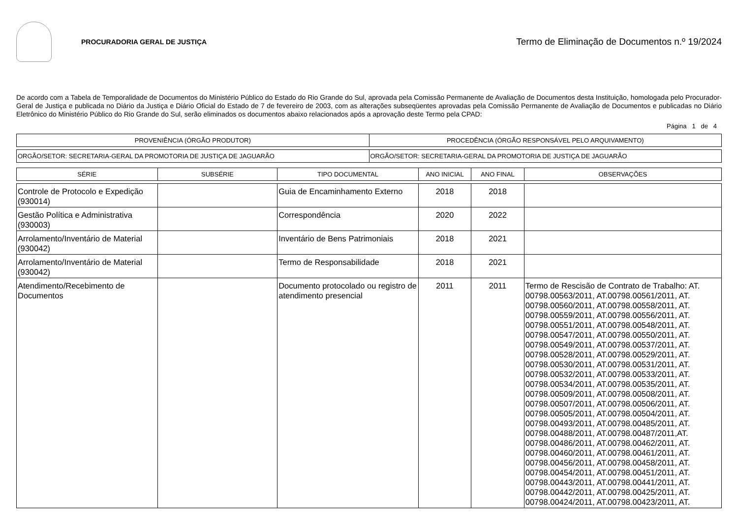PROCURADORIA GERAL DE JUSTIÇA
Termo de Eliminação de Documentos n.º 19/2024
De acordo com a Tabela de Temporalidade de Documentos do Ministério Público do Estado do Rio Grande do Sul, aprovada pela Comissão Permanente de Avaliação de Documentos desta Instituição, homologada pelo Procurador-Geral de Justiça e publicada no Diário da Justiça e Diário Oficial do Estado de 7 de fevereiro de 2003, com as alterações subseqüentes aprovadas pela Comissão Permanente de Avaliação de Documentos e publicadas no Diário Eletrônico do Ministério Público do Rio Grande do Sul, serão eliminados os documentos abaixo relacionados após a aprovação deste Termo pela CPAD:
Página 1 de 4
| PROVENIÊNCIA (ÓRGÃO PRODUTOR) | PROCEDÊNCIA (ÓRGÃO RESPONSÁVEL PELO ARQUIVAMENTO) |
| --- | --- |
| ORGÃO/SETOR: SECRETARIA-GERAL DA PROMOTORIA DE JUSTIÇA DE JAGUARÃO | ORGÃO/SETOR: SECRETARIA-GERAL DA PROMOTORIA DE JUSTIÇA DE JAGUARÃO |
| SÉRIE | SUBSÉRIE | TIPO DOCUMENTAL | ANO INICIAL | ANO FINAL | OBSERVAÇÕES |
| --- | --- | --- | --- | --- | --- |
| Controle de Protocolo e Expedição (930014) | | Guia de Encaminhamento Externo | 2018 | 2018 | |
| Gestão Política e Administrativa (930003) | | Correspondência | 2020 | 2022 | |
| Arrolamento/Inventário de Material (930042) | | Inventário de Bens Patrimoniais | 2018 | 2021 | |
| Arrolamento/Inventário de Material (930042) | | Termo de Responsabilidade | 2018 | 2021 | |
| Atendimento/Recebimento de Documentos | | Documento protocolado ou registro de atendimento presencial | 2011 | 2011 | Termo de Rescisão de Contrato de Trabalho: AT. 00798.00563/2011, AT.00798.00561/2011, AT. 00798.00560/2011, AT.00798.00558/2011, AT. 00798.00559/2011, AT.00798.00556/2011, AT. 00798.00551/2011, AT.00798.00548/2011, AT. 00798.00547/2011, AT.00798.00550/2011, AT. 00798.00549/2011, AT.00798.00537/2011, AT. 00798.00528/2011, AT.00798.00529/2011, AT. 00798.00530/2011, AT.00798.00531/2011, AT. 00798.00532/2011, AT.00798.00533/2011, AT. 00798.00534/2011, AT.00798.00535/2011, AT. 00798.00509/2011, AT.00798.00508/2011, AT. 00798.00507/2011, AT.00798.00506/2011, AT. 00798.00505/2011, AT.00798.00504/2011, AT. 00798.00493/2011, AT.00798.00485/2011, AT. 00798.00488/2011, AT.00798.00487/2011,AT. 00798.00486/2011, AT.00798.00462/2011, AT. 00798.00460/2011, AT.00798.00461/2011, AT. 00798.00456/2011, AT.00798.00458/2011, AT. 00798.00454/2011, AT.00798.00451/2011, AT. 00798.00443/2011, AT.00798.00441/2011, AT. 00798.00442/2011, AT.00798.00425/2011, AT. 00798.00424/2011, AT.00798.00423/2011, AT. |